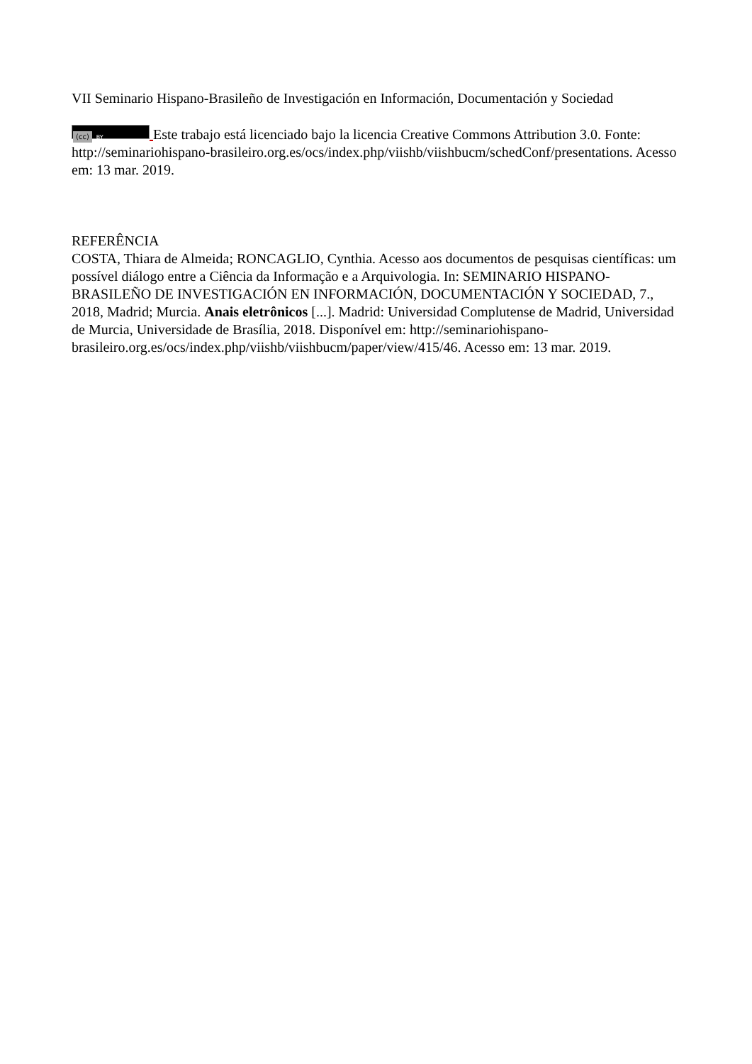VII Seminario Hispano-Brasileño de Investigación en Información, Documentación y Sociedad
(cc) BY Este trabajo está licenciado bajo la licencia Creative Commons Attribution 3.0. Fonte: http://seminariohispano-brasileiro.org.es/ocs/index.php/viishb/viishbucm/schedConf/presentations. Acesso em: 13 mar. 2019.
REFERÊNCIA
COSTA, Thiara de Almeida; RONCAGLIO, Cynthia. Acesso aos documentos de pesquisas científicas: um possível diálogo entre a Ciência da Informação e a Arquivologia. In: SEMINARIO HISPANO-BRASILEÑO DE INVESTIGACIÓN EN INFORMACIÓN, DOCUMENTACIÓN Y SOCIEDAD, 7., 2018, Madrid; Murcia. Anais eletrônicos [...]. Madrid: Universidad Complutense de Madrid, Universidad de Murcia, Universidade de Brasília, 2018. Disponível em: http://seminariohispano-brasileiro.org.es/ocs/index.php/viishb/viishbucm/paper/view/415/46. Acesso em: 13 mar. 2019.